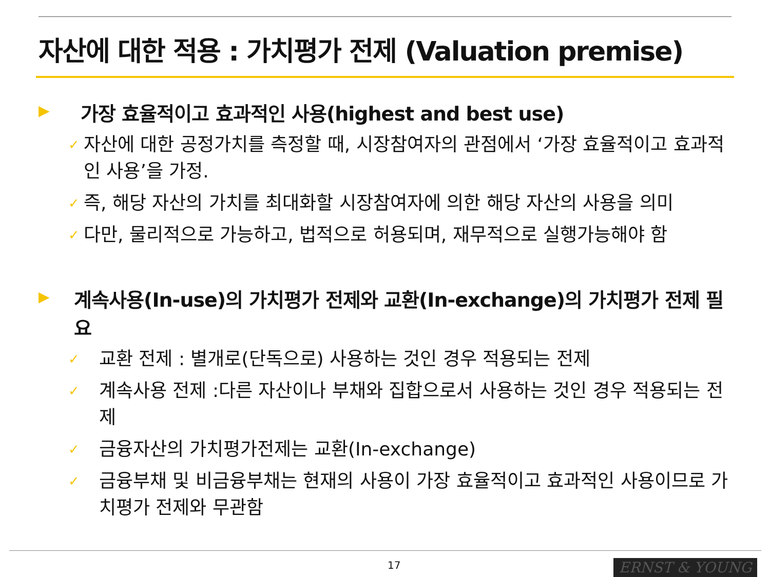자산에 대한 적용 : 가치평가 전제 (Valuation premise)
▶ 가장 효율적이고 효과적인 사용(highest and best use)
✓ 자산에 대한 공정가치를 측정할 때, 시장참여자의 관점에서 ‘가장 효율적이고 효과적인 사용’을 가정.
✓ 즉, 해당 자산의 가치를 최대화할 시장참여자에 의한 해당 자산의 사용을 의미
✓ 다만, 물리적으로 가능하고, 법적으로 허용되며, 재무적으로 실행가능해야 함
▶ 계속사용(In-use)의 가치평가 전제와 교환(In-exchange)의 가치평가 전제 필요
✓ 교환 전제 : 별개로(단독으로) 사용하는 것인 경우 적용되는 전제
✓ 계속사용 전제 :다른 자산이나 부채와 집합으로서 사용하는 것인 경우 적용되는 전제
✓ 금융자산의 가치평가전제는 교환(In-exchange)
✓ 금융부채 및 비금융부채는 현재의 사용이 가장 효율적이고 효과적인 사용이므로 가치평가 전제와 무관함
17 ERNST & YOUNG